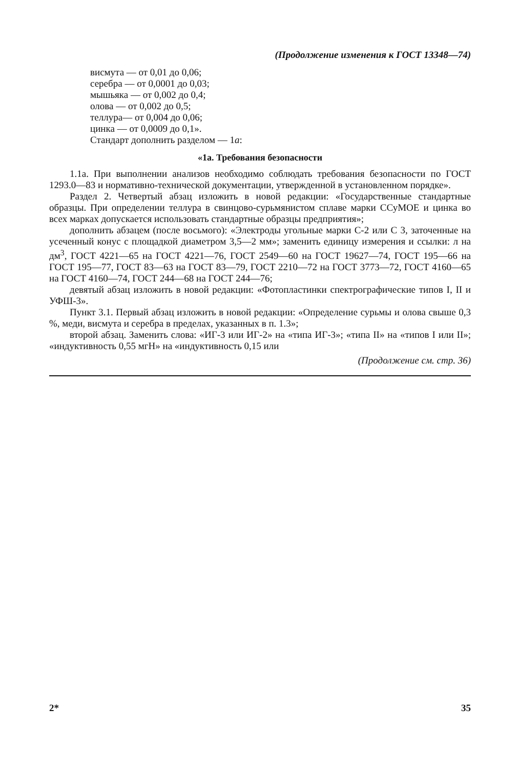(Продолжение изменения к ГОСТ 13348—74)
висмута — от 0,01 до 0,06;
серебра — от 0,0001 до 0,03;
мышьяка — от 0,002 до 0,4;
олова — от 0,002 до 0,5;
теллура— от 0,004 до 0,06;
цинка — от 0,0009 до 0,1».
Стандарт дополнить разделом — 1а:
«1а. Требования безопасности
1.1а. При выполнении анализов необходимо соблюдать требования безопасности по ГОСТ 1293.0—83 и нормативно-технической документации, утвержденной в установленном порядке».
Раздел 2. Четвертый абзац изложить в новой редакции: «Государственные стандартные образцы. При определении теллура в свинцово-сурьмянистом сплаве марки ССуМОЕ и цинка во всех марках допускается использовать стандартные образцы предприятия»;
дополнить абзацем (после восьмого): «Электроды угольные марки С-2 или С 3, заточенные на усеченный конус с площадкой диаметром 3,5—2 мм»; заменить единицу измерения и ссылки: л на дм<sup>3</sup>, ГОСТ 4221—65 на ГОСТ 4221—76, ГОСТ 2549—60 на ГОСТ 19627—74, ГОСТ 195—66 на ГОСТ 195—77, ГОСТ 83—63 на ГОСТ 83—79, ГОСТ 2210—72 на ГОСТ 3773—72, ГОСТ 4160—65 на ГОСТ 4160—74, ГОСТ 244—68 на ГОСТ 244—76;
девятый абзац изложить в новой редакции: «Фотопластинки спектрографические типов I, II и УФШ-3».
Пункт 3.1. Первый абзац изложить в новой редакции: «Определение сурьмы и олова свыше 0,3 %, меди, висмута и серебра в пределах, указанных в п. 1.3»;
второй абзац. Заменить слова: «ИГ-3 или ИГ-2» на «типа ИГ-3»; «типа II» на «типов I или II»; «индуктивность 0,55 мгН» на «индуктивность 0,15 или
(Продолжение см. стр. 36)
2* 35